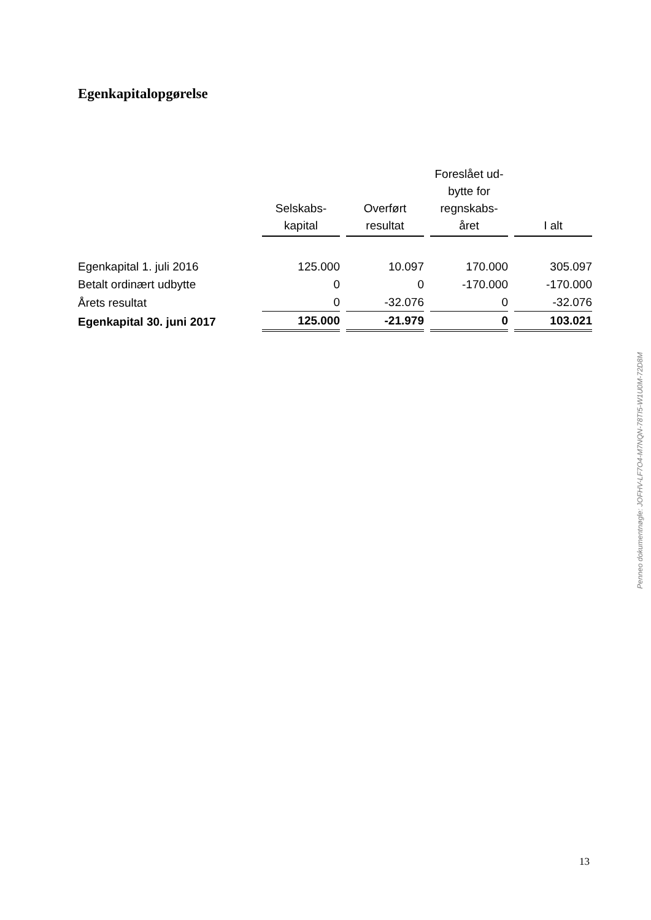Egenkapitalopgørelse
| | Selskabs- kapital | Overført resultat | Foreslået ud- bytte for regnskabs- året | I alt |
| --- | --- | --- | --- | --- |
| Egenkapital 1. juli 2016 | 125.000 | 10.097 | 170.000 | 305.097 |
| Betalt ordinært udbytte | 0 | 0 | -170.000 | -170.000 |
| Årets resultat | 0 | -32.076 | 0 | -32.076 |
| Egenkapital 30. juni 2017 | 125.000 | -21.979 | 0 | 103.021 |
Penneo dokumentnøgle: JOFHV-LF7O4-M7NQN-78TI5-W1U0M-72D8M
13